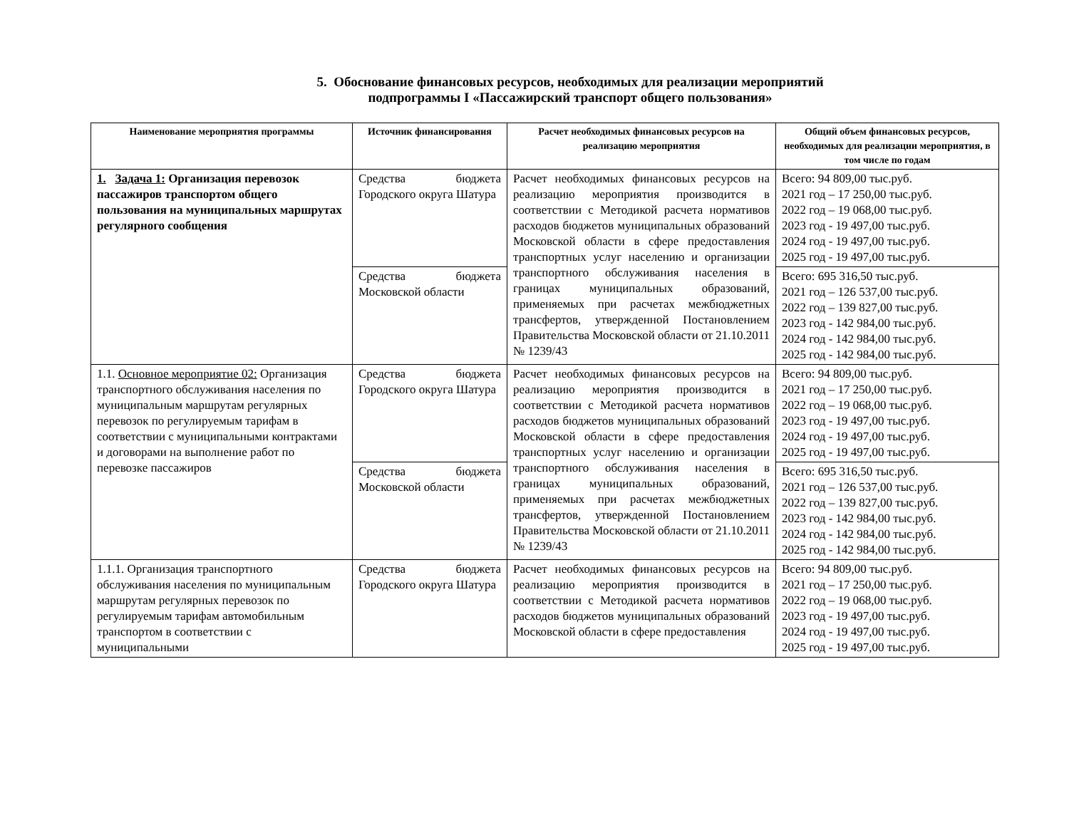5. Обоснование финансовых ресурсов, необходимых для реализации мероприятий подпрограммы I «Пассажирский транспорт общего пользования»
| Наименование мероприятия программы | Источник финансирования | Расчет необходимых финансовых ресурсов на реализацию мероприятия | Общий объем финансовых ресурсов, необходимых для реализации мероприятия, в том числе по годам |
| --- | --- | --- | --- |
| 1. Задача 1: Организация перевозок пассажиров транспортом общего пользования на муниципальных маршрутах регулярного сообщения | Средства бюджета Городского округа Шатура | Расчет необходимых финансовых ресурсов на реализацию мероприятия производится в соответствии с Методикой расчета нормативов расходов бюджетов муниципальных образований Московской области в сфере предоставления транспортных услуг населению и организации транспортного обслуживания населения в границах муниципальных образований, применяемых при расчетах межбюджетных трансфертов, утвержденной Постановлением Правительства Московской области от 21.10.2011 № 1239/43 | Всего: 94 809,00 тыс.руб. 2021 год – 17 250,00 тыс.руб. 2022 год – 19 068,00 тыс.руб. 2023 год - 19 497,00 тыс.руб. 2024 год - 19 497,00 тыс.руб. 2025 год - 19 497,00 тыс.руб. |
| | Средства бюджета Московской области | | Всего: 695 316,50 тыс.руб. 2021 год – 126 537,00 тыс.руб. 2022 год – 139 827,00 тыс.руб. 2023 год - 142 984,00 тыс.руб. 2024 год - 142 984,00 тыс.руб. 2025 год - 142 984,00 тыс.руб. |
| 1.1. Основное мероприятие 02: Организация транспортного обслуживания населения по муниципальным маршрутам регулярных перевозок по регулируемым тарифам в соответствии с муниципальными контрактами и договорами на выполнение работ по перевозке пассажиров | Средства бюджета Городского округа Шатура | Расчет необходимых финансовых ресурсов на реализацию мероприятия производится в соответствии с Методикой расчета нормативов расходов бюджетов муниципальных образований Московской области в сфере предоставления транспортных услуг населению и организации транспортного обслуживания населения в границах муниципальных образований, применяемых при расчетах межбюджетных трансфертов, утвержденной Постановлением Правительства Московской области от 21.10.2011 № 1239/43 | Всего: 94 809,00 тыс.руб. 2021 год – 17 250,00 тыс.руб. 2022 год – 19 068,00 тыс.руб. 2023 год - 19 497,00 тыс.руб. 2024 год - 19 497,00 тыс.руб. 2025 год - 19 497,00 тыс.руб. |
| | Средства бюджета Московской области | | Всего: 695 316,50 тыс.руб. 2021 год – 126 537,00 тыс.руб. 2022 год – 139 827,00 тыс.руб. 2023 год - 142 984,00 тыс.руб. 2024 год - 142 984,00 тыс.руб. 2025 год - 142 984,00 тыс.руб. |
| 1.1.1. Организация транспортного обслуживания населения по муниципальным маршрутам регулярных перевозок по регулируемым тарифам автомобильным транспортом в соответствии с муниципальными | Средства бюджета Городского округа Шатура | Расчет необходимых финансовых ресурсов на реализацию мероприятия производится в соответствии с Методикой расчета нормативов расходов бюджетов муниципальных образований Московской области в сфере предоставления | Всего: 94 809,00 тыс.руб. 2021 год – 17 250,00 тыс.руб. 2022 год – 19 068,00 тыс.руб. 2023 год - 19 497,00 тыс.руб. 2024 год - 19 497,00 тыс.руб. 2025 год - 19 497,00 тыс.руб. |